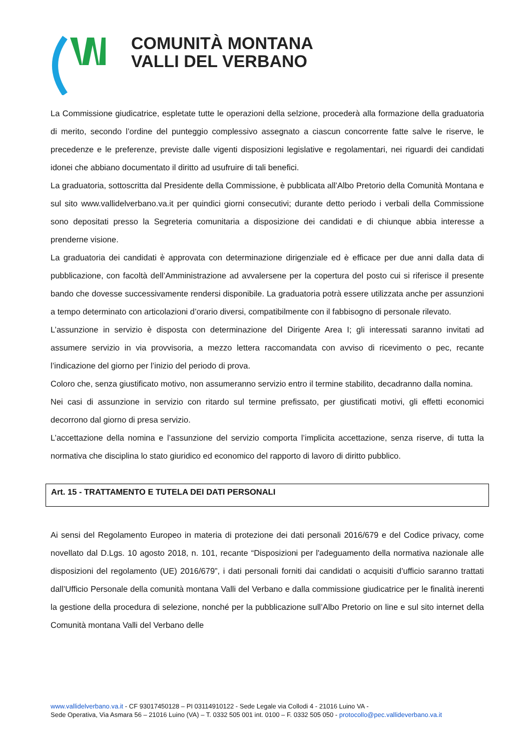COMUNITÀ MONTANA
VALLI DEL VERBANO
La Commissione giudicatrice, espletate tutte le operazioni della selzione, procederà alla formazione della graduatoria di merito, secondo l’ordine del punteggio complessivo assegnato a ciascun concorrente fatte salve le riserve, le precedenze e le preferenze, previste dalle vigenti disposizioni legislative e regolamentari, nei riguardi dei candidati idonei che abbiano documentato il diritto ad usufruire di tali benefici.
La graduatoria, sottoscritta dal Presidente della Commissione, è pubblicata all’Albo Pretorio della Comunità Montana e sul sito www.vallidelverbano.va.it per quindici giorni consecutivi; durante detto periodo i verbali della Commissione sono depositati presso la Segreteria comunitaria a disposizione dei candidati e di chiunque abbia interesse a prenderne visione.
La graduatoria dei candidati è approvata con determinazione dirigenziale ed è efficace per due anni dalla data di pubblicazione, con facoltà dell’Amministrazione ad avvalersene per la copertura del posto cui si riferisce il presente bando che dovesse successivamente rendersi disponibile. La graduatoria potrà essere utilizzata anche per assunzioni a tempo determinato con articolazioni d’orario diversi, compatibilmente con il fabbisogno di personale rilevato.
L’assunzione in servizio è disposta con determinazione del Dirigente Area I; gli interessati saranno invitati ad assumere servizio in via provvisoria, a mezzo lettera raccomandata con avviso di ricevimento o pec, recante l’indicazione del giorno per l’inizio del periodo di prova.
Coloro che, senza giustificato motivo, non assumeranno servizio entro il termine stabilito, decadranno dalla nomina.
Nei casi di assunzione in servizio con ritardo sul termine prefissato, per giustificati motivi, gli effetti economici decorrono dal giorno di presa servizio.
L’accettazione della nomina e l’assunzione del servizio comporta l’implicita accettazione, senza riserve, di tutta la normativa che disciplina lo stato giuridico ed economico del rapporto di lavoro di diritto pubblico.
Art. 15 - TRATTAMENTO E TUTELA DEI DATI PERSONALI
Ai sensi del Regolamento Europeo in materia di protezione dei dati personali 2016/679 e del Codice privacy, come novellato dal D.Lgs. 10 agosto 2018, n. 101, recante “Disposizioni per l'adeguamento della normativa nazionale alle disposizioni del regolamento (UE) 2016/679”, i dati personali forniti dai candidati o acquisiti d’ufficio saranno trattati dall’Ufficio Personale della comunità montana Valli del Verbano e dalla commissione giudicatrice per le finalità inerenti la gestione della procedura di selezione, nonché per la pubblicazione sull’Albo Pretorio on line e sul sito internet della Comunità montana Valli del Verbano delle
www.vallidelverbano.va.it - CF 93017450128 – PI 03114910122 - Sede Legale via Collodi 4 - 21016 Luino VA -
Sede Operativa, Via Asmara 56 – 21016 Luino (VA) – T. 0332 505 001 int. 0100 – F. 0332 505 050 - protocollo@pec.vallideverbano.va.it